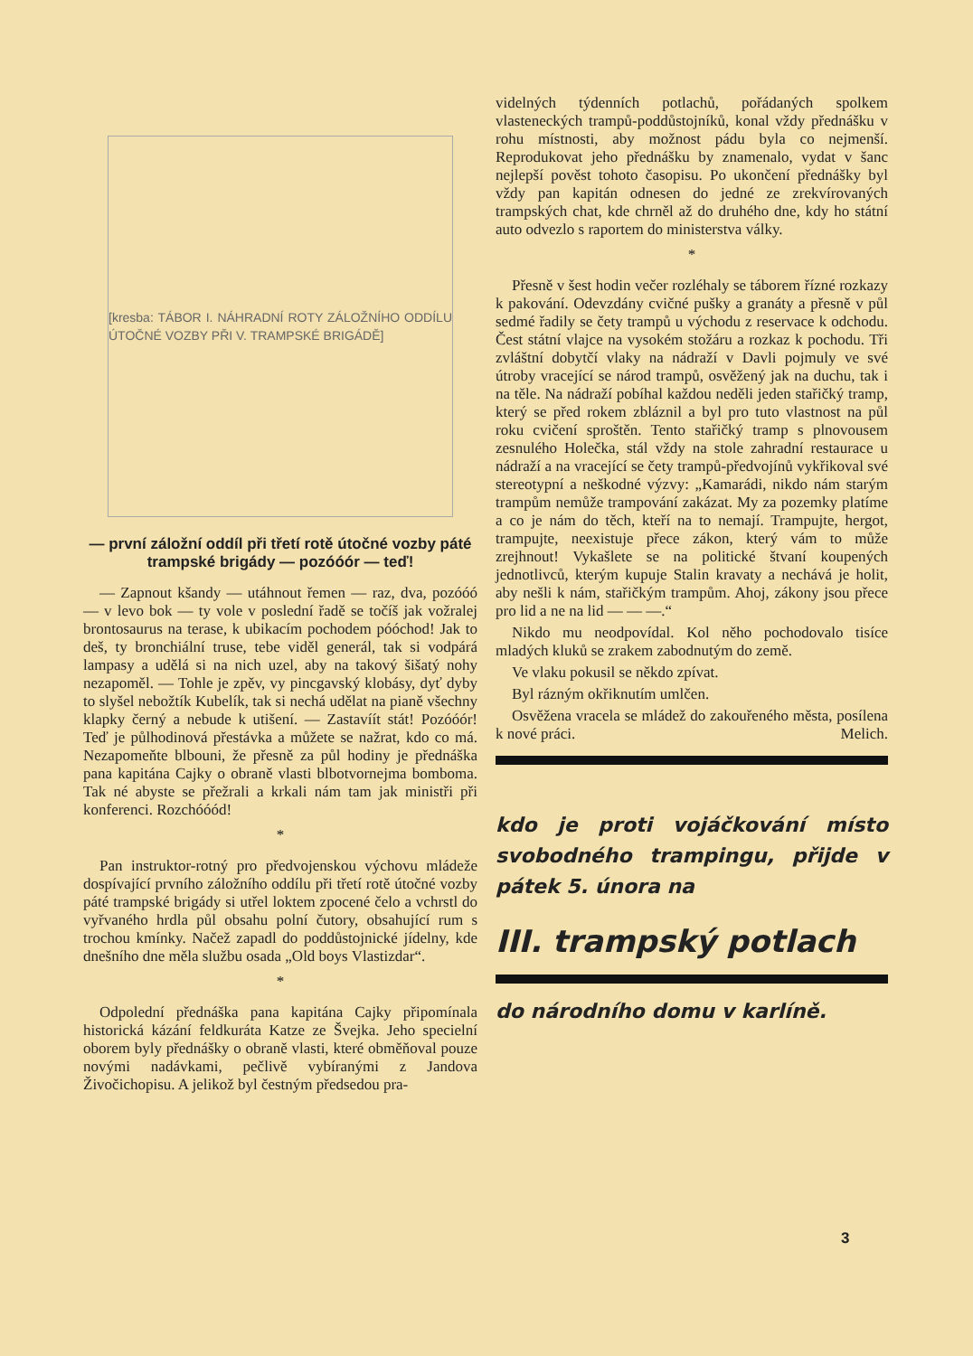[kresba: TÁBOR I. NÁHRADNÍ ROTY ZÁLOŽNÍHO ODDÍLU ÚTOČNÉ VOZBY PŘI V. TRAMPSKÉ BRIGÁDĚ]
— první záložní oddíl při třetí rotě útočné vozby páté trampské brigády — pozóóór — teď!
— Zapnout kšandy — utáhnout řemen — raz, dva, pozóóó — v levo bok — ty vole v poslední řadě se točíš jak vožralej brontosaurus na terase, k ubikacím pochodem póóchod! Jak to deš, ty bronchiální truse, tebe viděl generál, tak si vodpárá lampasy a udělá si na nich uzel, aby na takový šišatý nohy nezapoměl. — Tohle je zpěv, vy pincgavský klobásy, dyť dyby to slyšel nebožtík Kubelík, tak si nechá udělat na pianě všechny klapky černý a nebude k utišení. — Zastavíít stát! Pozóóór! Teď je půlhodinová přestávka a můžete se nažrat, kdo co má. Nezapomeňte blbouni, že přesně za půl hodiny je přednáška pana kapitána Cajky o obraně vlasti blbotvornejma bomboma. Tak né abyste se přežrali a krkali nám tam jak ministři při konferenci. Rozchóóód!
*
Pan instruktor-rotný pro předvojenskou výchovu mládeže dospívající prvního záložního oddílu při třetí rotě útočné vozby páté trampské brigády si utřel loktem zpocené čelo a vchrstl do vyřvaného hrdla půl obsahu polní čutory, obsahující rum s trochou kmínky. Načež zapadl do poddůstojnické jídelny, kde dnešního dne měla službu osada „Old boys Vlastizdar“.
*
Odpolední přednáška pana kapitána Cajky připomínala historická kázání feldkuráta Katze ze Švejka. Jeho specielní oborem byly přednášky o obraně vlasti, které obměňoval pouze novými nadávkami, pečlivě vybíranými z Jandova Živočichopisu. A jelikož byl čestným předsedou pra-
videlných týdenních potlachů, pořádaných spolkem vlasteneckých trampů-poddůstojníků, konal vždy přednášku v rohu místnosti, aby možnost pádu byla co nejmenší. Reprodukovat jeho přednášku by znamenalo, vydat v šanc nejlepší pověst tohoto časopisu. Po ukončení přednášky byl vždy pan kapitán odnesen do jedné ze zrekvírovaných trampských chat, kde chrněl až do druhého dne, kdy ho státní auto odvezlo s raportem do ministerstva války.
*
Přesně v šest hodin večer rozléhaly se táborem řízné rozkazy k pakování. Odevzdány cvičné pušky a granáty a přesně v půl sedmé řadily se čety trampů u východu z reservace k odchodu. Čest státní vlajce na vysokém stožáru a rozkaz k pochodu. Tři zvláštní dobytčí vlaky na nádraží v Davli pojmuly ve své útroby vracející se národ trampů, osvěžený jak na duchu, tak i na těle. Na nádraží pobíhal každou neděli jeden stařičký tramp, který se před rokem zbláznil a byl pro tuto vlastnost na půl roku cvičení sproštěn. Tento stařičký tramp s plnovousem zesnulého Holečka, stál vždy na stole zahradní restaurace u nádraží a na vracející se čety trampů-předvojínů vykřikoval své stereotypní a neškodné výzvy: „Kamarádi, nikdo nám starým trampům nemůže trampování zakázat. My za pozemky platíme a co je nám do těch, kteří na to nemají. Trampujte, hergot, trampujte, neexistuje přece zákon, který vám to může zrejhnout! Vykašlete se na politické štvaní koupených jednotlivců, kterým kupuje Stalin kravaty a nechává je holit, aby nešli k nám, stařičkým trampům. Ahoj, zákony jsou přece pro lid a ne na lid — — —.“
Nikdo mu neodpovídal. Kol něho pochodovalo tisíce mladých kluků se zrakem zabodnutým do země.
Ve vlaku pokusil se někdo zpívat.
Byl rázným okřiknutím umlčen.
Osvěžena vracela se mládež do zakouřeného města, posílena k nové práci. Melich.
kdo je proti vojáčkování místo svobodného trampingu, přijde v pátek 5. února na
III. trampský potlach
do národního domu v karlíně.
3